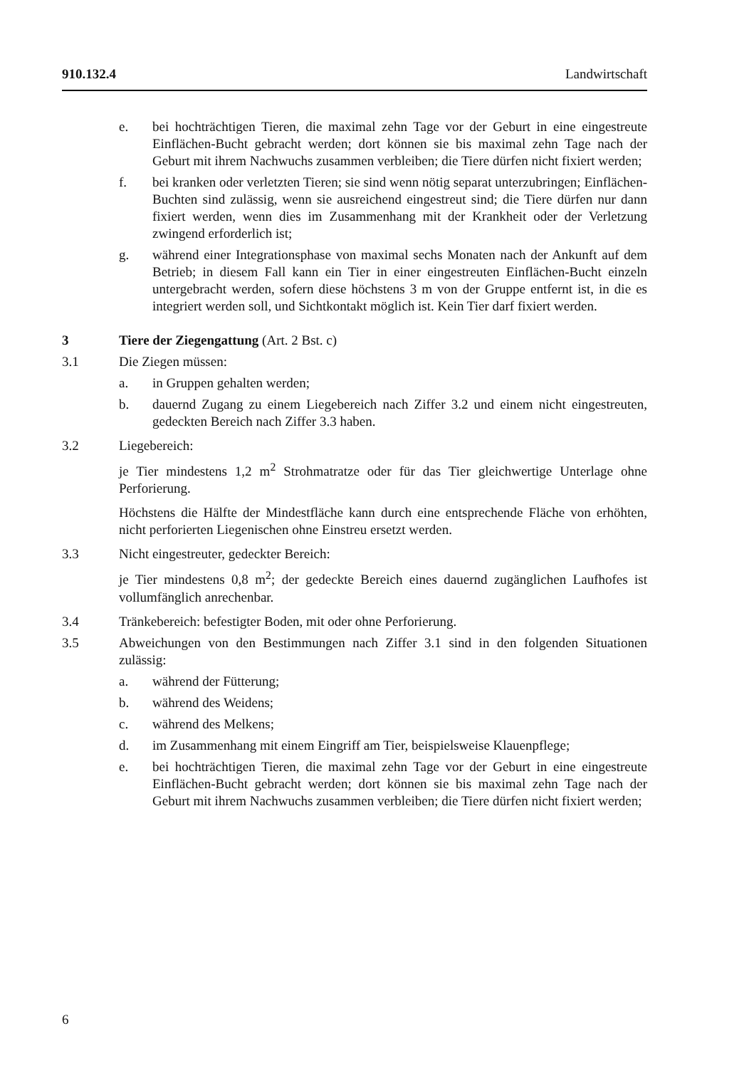910.132.4 Landwirtschaft
e. bei hochträchtigen Tieren, die maximal zehn Tage vor der Geburt in eine eingestreute Einflächen-Bucht gebracht werden; dort können sie bis maximal zehn Tage nach der Geburt mit ihrem Nachwuchs zusammen verbleiben; die Tiere dürfen nicht fixiert werden;
f. bei kranken oder verletzten Tieren; sie sind wenn nötig separat unterzubringen; Einflächen-Buchten sind zulässig, wenn sie ausreichend eingestreut sind; die Tiere dürfen nur dann fixiert werden, wenn dies im Zusammenhang mit der Krankheit oder der Verletzung zwingend erforderlich ist;
g. während einer Integrationsphase von maximal sechs Monaten nach der Ankunft auf dem Betrieb; in diesem Fall kann ein Tier in einer eingestreuten Einflächen-Bucht einzeln untergebracht werden, sofern diese höchstens 3 m von der Gruppe entfernt ist, in die es integriert werden soll, und Sichtkontakt möglich ist. Kein Tier darf fixiert werden.
3 Tiere der Ziegengattung (Art. 2 Bst. c)
3.1 Die Ziegen müssen:
a. in Gruppen gehalten werden;
b. dauernd Zugang zu einem Liegebereich nach Ziffer 3.2 und einem nicht eingestreuten, gedeckten Bereich nach Ziffer 3.3 haben.
3.2 Liegebereich:
je Tier mindestens 1,2 m<sup>2</sup> Strohmatratze oder für das Tier gleichwertige Unterlage ohne Perforierung.
Höchstens die Hälfte der Mindestfläche kann durch eine entsprechende Fläche von erhöhten, nicht perforierten Liegenischen ohne Einstreu ersetzt werden.
3.3 Nicht eingestreuter, gedeckter Bereich:
je Tier mindestens 0,8 m<sup>2</sup>; der gedeckte Bereich eines dauernd zugänglichen Laufhofes ist vollumfänglich anrechenbar.
3.4 Tränkebereich: befestigter Boden, mit oder ohne Perforierung.
3.5 Abweichungen von den Bestimmungen nach Ziffer 3.1 sind in den folgenden Situationen zulässig:
a. während der Fütterung;
b. während des Weidens;
c. während des Melkens;
d. im Zusammenhang mit einem Eingriff am Tier, beispielsweise Klauenpflege;
e. bei hochträchtigen Tieren, die maximal zehn Tage vor der Geburt in eine eingestreute Einflächen-Bucht gebracht werden; dort können sie bis maximal zehn Tage nach der Geburt mit ihrem Nachwuchs zusammen verbleiben; die Tiere dürfen nicht fixiert werden;
6